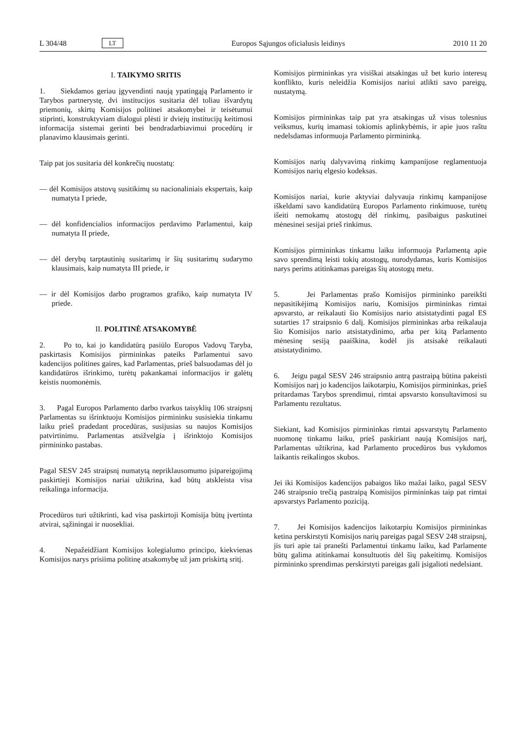L 304/48 LT Europos Sąjungos oficialusis leidinys 2010 11 20
I. TAIKYMO SRITIS
1. Siekdamos geriau įgyvendinti naują ypatingąją Parlamento ir Tarybos partnerystę, dvi institucijos susitaria dėl toliau išvardytų priemonių, skirtų Komisijos politinei atsakomybei ir teisėtumui stiprinti, konstruktyviam dialogui plėsti ir dviejų institucijų keitimosi informacija sistemai gerinti bei bendradarbiavimui procedūrų ir planavimo klausimais gerinti.
Taip pat jos susitaria dėl konkrečių nuostatų:
— dėl Komisijos atstovų susitikimų su nacionaliniais ekspertais, kaip numatyta I priede,
— dėl konfidencialios informacijos perdavimo Parlamentui, kaip numatyta II priede,
— dėl derybų tarptautinių susitarimų ir šių susitarimų sudarymo klausimais, kaip numatyta III priede, ir
— ir dėl Komisijos darbo programos grafiko, kaip numatyta IV priede.
II. POLITINĖ ATSAKOMYBĖ
2. Po to, kai jo kandidatūrą pasiūlo Europos Vadovų Taryba, paskirtasis Komisijos pirmininkas pateiks Parlamentui savo kadencijos politines gaires, kad Parlamentas, prieš balsuodamas dėl jo kandidatūros išrinkimo, turėtų pakankamai informacijos ir galėtų keistis nuomonėmis.
3. Pagal Europos Parlamento darbo tvarkos taisyklių 106 straipsnį Parlamentas su išrinktuoju Komisijos pirmininku susisiekia tinkamu laiku prieš pradedant procedūras, susijusias su naujos Komisijos patvirtinimu. Parlamentas atsižvelgia į išrinktojo Komisijos pirmininko pastabas.
Pagal SESV 245 straipsnį numatytą nepriklausomumo įsipareigojimą paskirtieji Komisijos nariai užtikrina, kad būtų atskleista visa reikalinga informacija.
Procedūros turi užtikrinti, kad visa paskirtoji Komisija būtų įvertinta atvirai, sąžiningai ir nuosekliai.
4. Nepažeidžiant Komisijos kolegialumo principo, kiekvienas Komisijos narys prisiima politinę atsakomybę už jam priskirtą sritį.
Komisijos pirmininkas yra visiškai atsakingas už bet kurio interesų konflikto, kuris neleidžia Komisijos nariui atlikti savo pareigų, nustatymą.
Komisijos pirmininkas taip pat yra atsakingas už visus tolesnius veiksmus, kurių imamasi tokiomis aplinkybėmis, ir apie juos raštu nedelsdamas informuoja Parlamento pirmininką.
Komisijos narių dalyvavimą rinkimų kampanijose reglamentuoja Komisijos narių elgesio kodeksas.
Komisijos nariai, kurie aktyviai dalyvauja rinkimų kampanijose iškeldami savo kandidatūrą Europos Parlamento rinkimuose, turėtų išeiti nemokamų atostogų dėl rinkimų, pasibaigus paskutinei mėnesinei sesijai prieš rinkimus.
Komisijos pirmininkas tinkamu laiku informuoja Parlamentą apie savo sprendimą leisti tokių atostogų, nurodydamas, kuris Komisijos narys perims atitinkamas pareigas šių atostogų metu.
5. Jei Parlamentas prašo Komisijos pirmininko pareikšti nepasitikėjimą Komisijos nariu, Komisijos pirmininkas rimtai apsvarsto, ar reikalauti šio Komisijos nario atsistatydinti pagal ES sutarties 17 straipsnio 6 dalį. Komisijos pirmininkas arba reikalauja šio Komisijos nario atsistatydinimo, arba per kitą Parlamento mėnesinę sesiją paaiškina, kodėl jis atsisakė reikalauti atsistatydinimo.
6. Jeigu pagal SESV 246 straipsnio antrą pastraipą būtina pakeisti Komisijos narį jo kadencijos laikotarpiu, Komisijos pirmininkas, prieš pritardamas Tarybos sprendimui, rimtai apsvarsto konsultavimosi su Parlamentu rezultatus.
Siekiant, kad Komisijos pirmininkas rimtai apsvarstytų Parlamento nuomonę tinkamu laiku, prieš paskiriant naują Komisijos narį, Parlamentas užtikrina, kad Parlamento procedūros bus vykdomos laikantis reikalingos skubos.
Jei iki Komisijos kadencijos pabaigos liko mažai laiko, pagal SESV 246 straipsnio trečią pastraipą Komisijos pirmininkas taip pat rimtai apsvarstys Parlamento poziciją.
7. Jei Komisijos kadencijos laikotarpiu Komisijos pirmininkas ketina perskirstyti Komisijos narių pareigas pagal SESV 248 straipsnį, jis turi apie tai pranešti Parlamentui tinkamu laiku, kad Parlamente būtų galima atitinkamai konsultuotis dėl šių pakeitimų. Komisijos pirmininko sprendimas perskirstyti pareigas gali įsigalioti nedelsiant.